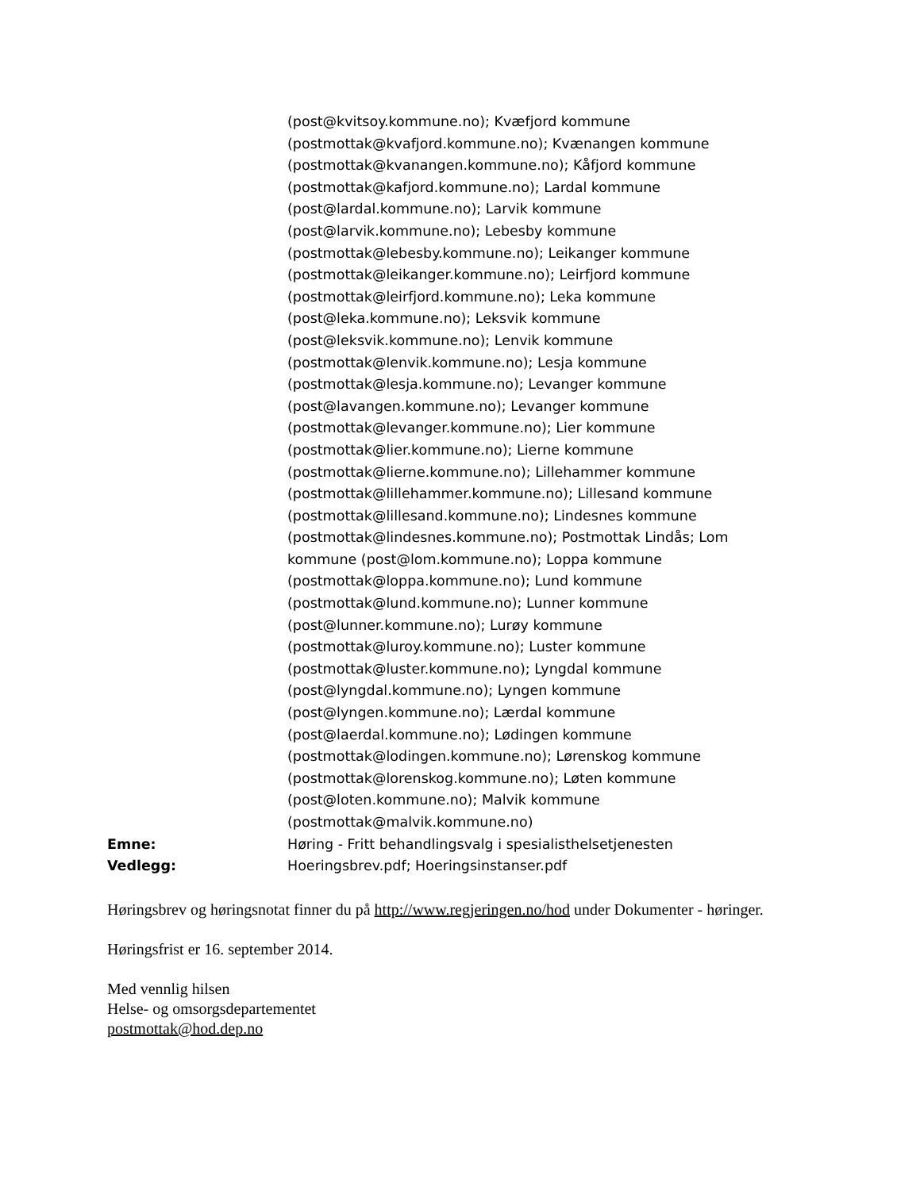(post@kvitsoy.kommune.no); Kvæfjord kommune
(postmottak@kvafjord.kommune.no); Kvænangen kommune
(postmottak@kvanangen.kommune.no); Kåfjord kommune
(postmottak@kafjord.kommune.no); Lardal kommune
(post@lardal.kommune.no); Larvik kommune
(post@larvik.kommune.no); Lebesby kommune
(postmottak@lebesby.kommune.no); Leikanger kommune
(postmottak@leikanger.kommune.no); Leirfjord kommune
(postmottak@leirfjord.kommune.no); Leka kommune
(post@leka.kommune.no); Leksvik kommune
(post@leksvik.kommune.no); Lenvik kommune
(postmottak@lenvik.kommune.no); Lesja kommune
(postmottak@lesja.kommune.no); Levanger kommune
(post@lavangen.kommune.no); Levanger kommune
(postmottak@levanger.kommune.no); Lier kommune
(postmottak@lier.kommune.no); Lierne kommune
(postmottak@lierne.kommune.no); Lillehammer kommune
(postmottak@lillehammer.kommune.no); Lillesand kommune
(postmottak@lillesand.kommune.no); Lindesnes kommune
(postmottak@lindesnes.kommune.no); Postmottak Lindås; Lom
kommune (post@lom.kommune.no); Loppa kommune
(postmottak@loppa.kommune.no); Lund kommune
(postmottak@lund.kommune.no); Lunner kommune
(post@lunner.kommune.no); Lurøy kommune
(postmottak@luroy.kommune.no); Luster kommune
(postmottak@luster.kommune.no); Lyngdal kommune
(post@lyngdal.kommune.no); Lyngen kommune
(post@lyngen.kommune.no); Lærdal kommune
(post@laerdal.kommune.no); Lødingen kommune
(postmottak@lodingen.kommune.no); Lørenskog kommune
(postmottak@lorenskog.kommune.no); Løten kommune
(post@loten.kommune.no); Malvik kommune
(postmottak@malvik.kommune.no)
Emne: Høring - Fritt behandlingsvalg i spesialisthelsetjenesten
Vedlegg: Hoeringsbrev.pdf; Hoeringsinstanser.pdf
Høringsbrev og høringsnotat finner du på http://www.regjeringen.no/hod under Dokumenter - høringer.
Høringsfrist er 16. september 2014.
Med vennlig hilsen
Helse- og omsorgsdepartementet
postmottak@hod.dep.no